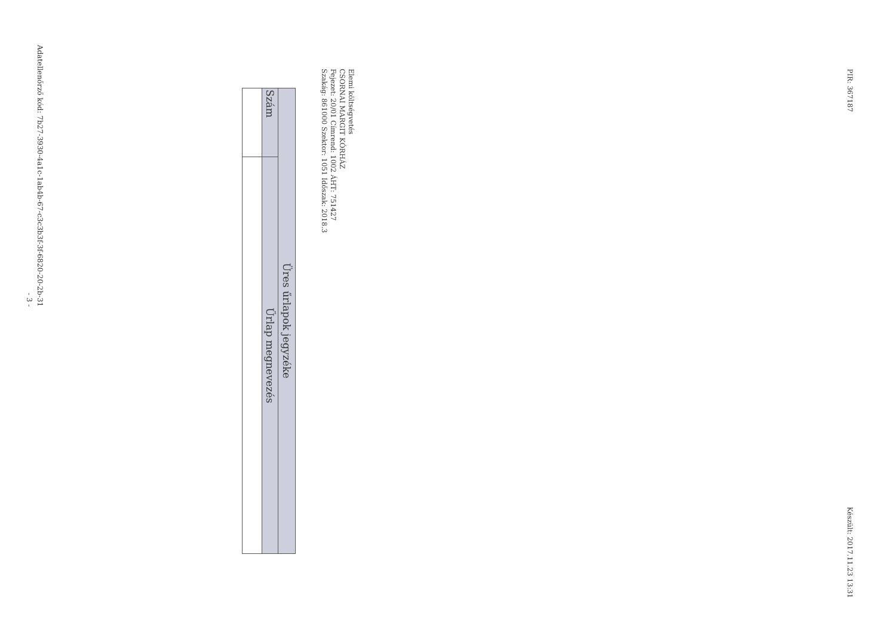PIR: 367187 Készült: 2017.11.23 13:31
Elemi költségvetés
CSORNAI MARGIT KÓRHÁZ
Fejezet: 20/01 Címrend: 1002 ÁHT: 751427
Szakág: 861000 Szektor: 1051 Időszak: 2018.3
| Üres űrlapok jegyzéke | |
| --- | --- |
| Szám | Űrlap megnevezés |
Adatellenőrző kód: 7b27-3930-4a1c-1ab4b-67-c3c3b3f-3f-6820-20-2b-31
- 3 -